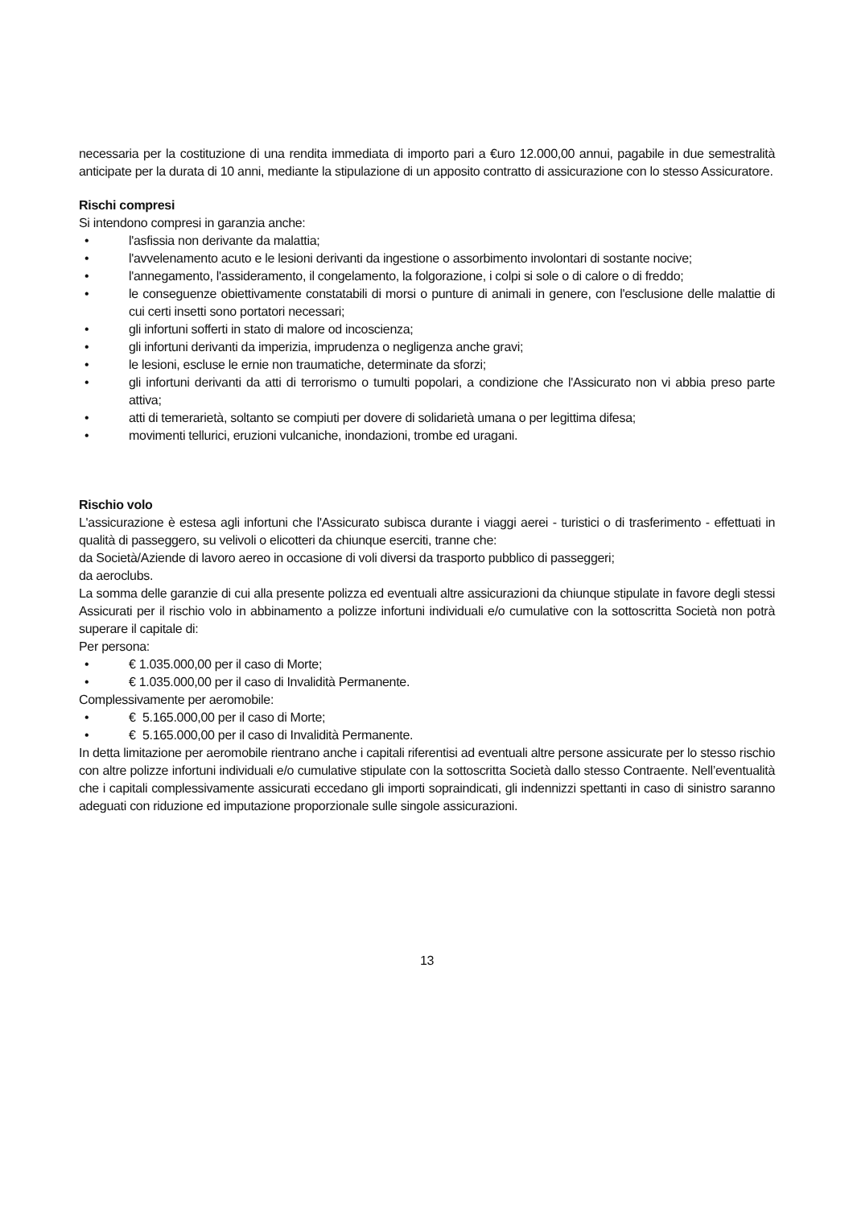necessaria per la costituzione di una rendita immediata di importo pari a €uro 12.000,00 annui, pagabile in due semestralità anticipate per la durata di 10 anni, mediante la stipulazione di un apposito contratto di assicurazione con lo stesso Assicuratore.
Rischi compresi
Si intendono compresi in garanzia anche:
• l'asfissia non derivante da malattia;
• l'avvelenamento acuto e le lesioni derivanti da ingestione o assorbimento involontari di sostante nocive;
• l'annegamento, l'assideramento, il congelamento, la folgorazione, i colpi si sole o di calore o di freddo;
• le conseguenze obiettivamente constatabili di morsi o punture di animali in genere, con l'esclusione delle malattie di cui certi insetti sono portatori necessari;
• gli infortuni sofferti in stato di malore od incoscienza;
• gli infortuni derivanti da imperizia, imprudenza o negligenza anche gravi;
• le lesioni, escluse le ernie non traumatiche, determinate da sforzi;
• gli infortuni derivanti da atti di terrorismo o tumulti popolari, a condizione che l'Assicurato non vi abbia preso parte attiva;
• atti di temerarietà, soltanto se compiuti per dovere di solidarietà umana o per legittima difesa;
• movimenti tellurici, eruzioni vulcaniche, inondazioni, trombe ed uragani.
Rischio volo
L'assicurazione è estesa agli infortuni che l'Assicurato subisca durante i viaggi aerei - turistici o di trasferimento - effettuati in qualità di passeggero, su velivoli o elicotteri da chiunque eserciti, tranne che:
da Società/Aziende di lavoro aereo in occasione di voli diversi da trasporto pubblico di passeggeri;
da aeroclubs.
La somma delle garanzie di cui alla presente polizza ed eventuali altre assicurazioni da chiunque stipulate in favore degli stessi Assicurati per il rischio volo in abbinamento a polizze infortuni individuali e/o cumulative con la sottoscritta Società non potrà superare il capitale di:
Per persona:
• € 1.035.000,00 per il caso di Morte;
• € 1.035.000,00 per il caso di Invalidità Permanente.
Complessivamente per aeromobile:
• € 5.165.000,00 per il caso di Morte;
• € 5.165.000,00 per il caso di Invalidità Permanente.
In detta limitazione per aeromobile rientrano anche i capitali riferentisi ad eventuali altre persone assicurate per lo stesso rischio con altre polizze infortuni individuali e/o cumulative stipulate con la sottoscritta Società dallo stesso Contraente. Nell’eventualità che i capitali complessivamente assicurati eccedano gli importi sopraindicati, gli indennizzi spettanti in caso di sinistro saranno adeguati con riduzione ed imputazione proporzionale sulle singole assicurazioni.
13